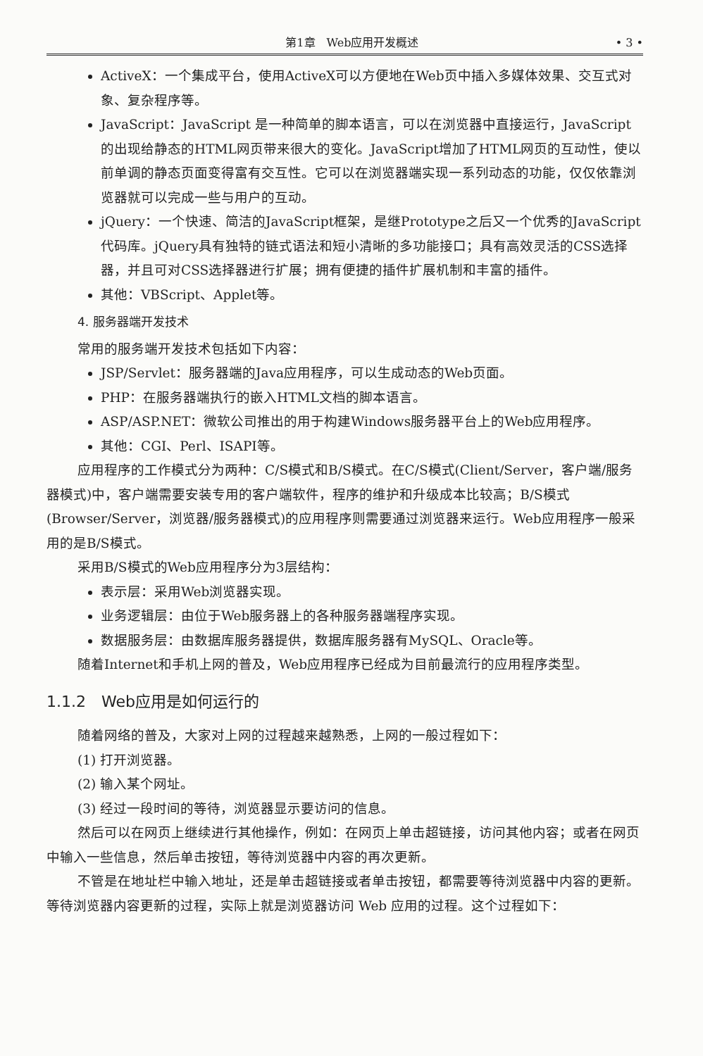第1章　Web应用开发概述 • 3 •
ActiveX：一个集成平台，使用ActiveX可以方便地在Web页中插入多媒体效果、交互式对象、复杂程序等。
JavaScript：JavaScript 是一种简单的脚本语言，可以在浏览器中直接运行，JavaScript的出现给静态的HTML网页带来很大的变化。JavaScript增加了HTML网页的互动性，使以前单调的静态页面变得富有交互性。它可以在浏览器端实现一系列动态的功能，仅仅依靠浏览器就可以完成一些与用户的互动。
jQuery：一个快速、简洁的JavaScript框架，是继Prototype之后又一个优秀的JavaScript代码库。jQuery具有独特的链式语法和短小清晰的多功能接口；具有高效灵活的CSS选择器，并且可对CSS选择器进行扩展；拥有便捷的插件扩展机制和丰富的插件。
其他：VBScript、Applet等。
4. 服务器端开发技术
常用的服务端开发技术包括如下内容：
JSP/Servlet：服务器端的Java应用程序，可以生成动态的Web页面。
PHP：在服务器端执行的嵌入HTML文档的脚本语言。
ASP/ASP.NET：微软公司推出的用于构建Windows服务器平台上的Web应用程序。
其他：CGI、Perl、ISAPI等。
应用程序的工作模式分为两种：C/S模式和B/S模式。在C/S模式(Client/Server，客户端/服务器模式)中，客户端需要安装专用的客户端软件，程序的维护和升级成本比较高；B/S模式(Browser/Server，浏览器/服务器模式)的应用程序则需要通过浏览器来运行。Web应用程序一般采用的是B/S模式。
采用B/S模式的Web应用程序分为3层结构：
表示层：采用Web浏览器实现。
业务逻辑层：由位于Web服务器上的各种服务器端程序实现。
数据服务层：由数据库服务器提供，数据库服务器有MySQL、Oracle等。
随着Internet和手机上网的普及，Web应用程序已经成为目前最流行的应用程序类型。
1.1.2　Web应用是如何运行的
随着网络的普及，大家对上网的过程越来越熟悉，上网的一般过程如下：
(1) 打开浏览器。
(2) 输入某个网址。
(3) 经过一段时间的等待，浏览器显示要访问的信息。
然后可以在网页上继续进行其他操作，例如：在网页上单击超链接，访问其他内容；或者在网页中输入一些信息，然后单击按钮，等待浏览器中内容的再次更新。
不管是在地址栏中输入地址，还是单击超链接或者单击按钮，都需要等待浏览器中内容的更新。等待浏览器内容更新的过程，实际上就是浏览器访问 Web 应用的过程。这个过程如下：